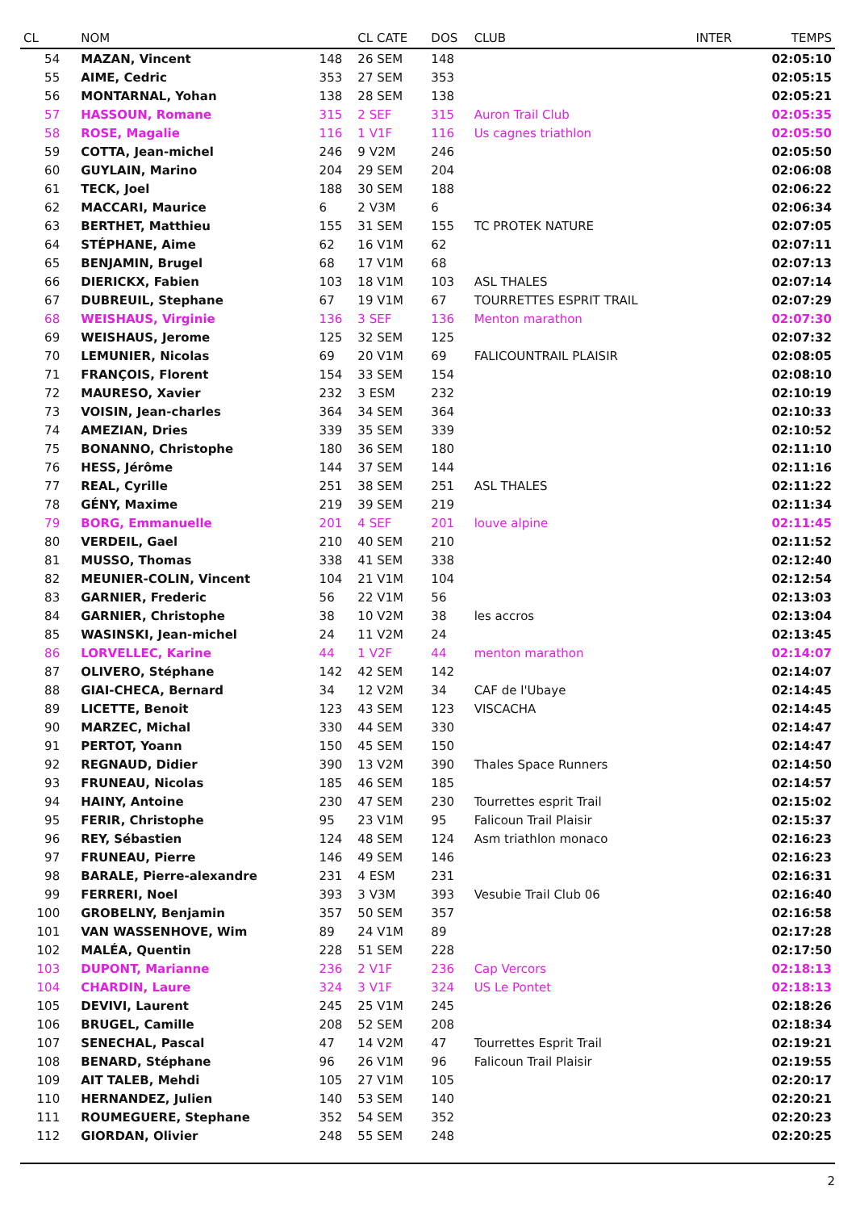| CL | NOM | | CL CATE | DOS | CLUB | INTER | TEMPS |
| --- | --- | --- | --- | --- | --- | --- | --- |
| 54 | MAZAN, Vincent | 148 | 26 SEM | 148 | | | 02:05:10 |
| 55 | AIME, Cedric | 353 | 27 SEM | 353 | | | 02:05:15 |
| 56 | MONTARNAL, Yohan | 138 | 28 SEM | 138 | | | 02:05:21 |
| 57 | HASSOUN, Romane | 315 | 2 SEF | 315 | Auron Trail Club | | 02:05:35 |
| 58 | ROSE, Magalie | 116 | 1 V1F | 116 | Us cagnes triathlon | | 02:05:50 |
| 59 | COTTA, Jean-michel | 246 | 9 V2M | 246 | | | 02:05:50 |
| 60 | GUYLAIN, Marino | 204 | 29 SEM | 204 | | | 02:06:08 |
| 61 | TECK, Joel | 188 | 30 SEM | 188 | | | 02:06:22 |
| 62 | MACCARI, Maurice | 6 | 2 V3M | 6 | | | 02:06:34 |
| 63 | BERTHET, Matthieu | 155 | 31 SEM | 155 | TC PROTEK NATURE | | 02:07:05 |
| 64 | STÉPHANE, Aime | 62 | 16 V1M | 62 | | | 02:07:11 |
| 65 | BENJAMIN, Brugel | 68 | 17 V1M | 68 | | | 02:07:13 |
| 66 | DIERICKX, Fabien | 103 | 18 V1M | 103 | ASL THALES | | 02:07:14 |
| 67 | DUBREUIL, Stephane | 67 | 19 V1M | 67 | TOURRETTES ESPRIT TRAIL | | 02:07:29 |
| 68 | WEISHAUS, Virginie | 136 | 3 SEF | 136 | Menton marathon | | 02:07:30 |
| 69 | WEISHAUS, Jerome | 125 | 32 SEM | 125 | | | 02:07:32 |
| 70 | LEMUNIER, Nicolas | 69 | 20 V1M | 69 | FALICOUNTRAIL PLAISIR | | 02:08:05 |
| 71 | FRANÇOIS, Florent | 154 | 33 SEM | 154 | | | 02:08:10 |
| 72 | MAURESO, Xavier | 232 | 3 ESM | 232 | | | 02:10:19 |
| 73 | VOISIN, Jean-charles | 364 | 34 SEM | 364 | | | 02:10:33 |
| 74 | AMEZIAN, Dries | 339 | 35 SEM | 339 | | | 02:10:52 |
| 75 | BONANNO, Christophe | 180 | 36 SEM | 180 | | | 02:11:10 |
| 76 | HESS, Jérôme | 144 | 37 SEM | 144 | | | 02:11:16 |
| 77 | REAL, Cyrille | 251 | 38 SEM | 251 | ASL THALES | | 02:11:22 |
| 78 | GÉNY, Maxime | 219 | 39 SEM | 219 | | | 02:11:34 |
| 79 | BORG, Emmanuelle | 201 | 4 SEF | 201 | louve alpine | | 02:11:45 |
| 80 | VERDEIL, Gael | 210 | 40 SEM | 210 | | | 02:11:52 |
| 81 | MUSSO, Thomas | 338 | 41 SEM | 338 | | | 02:12:40 |
| 82 | MEUNIER-COLIN, Vincent | 104 | 21 V1M | 104 | | | 02:12:54 |
| 83 | GARNIER, Frederic | 56 | 22 V1M | 56 | | | 02:13:03 |
| 84 | GARNIER, Christophe | 38 | 10 V2M | 38 | les accros | | 02:13:04 |
| 85 | WASINSKI, Jean-michel | 24 | 11 V2M | 24 | | | 02:13:45 |
| 86 | LORVELLEC, Karine | 44 | 1 V2F | 44 | menton marathon | | 02:14:07 |
| 87 | OLIVERO, Stéphane | 142 | 42 SEM | 142 | | | 02:14:07 |
| 88 | GIAI-CHECA, Bernard | 34 | 12 V2M | 34 | CAF de l'Ubaye | | 02:14:45 |
| 89 | LICETTE, Benoit | 123 | 43 SEM | 123 | VISCACHA | | 02:14:45 |
| 90 | MARZEC, Michal | 330 | 44 SEM | 330 | | | 02:14:47 |
| 91 | PERTOT, Yoann | 150 | 45 SEM | 150 | | | 02:14:47 |
| 92 | REGNAUD, Didier | 390 | 13 V2M | 390 | Thales Space Runners | | 02:14:50 |
| 93 | FRUNEAU, Nicolas | 185 | 46 SEM | 185 | | | 02:14:57 |
| 94 | HAINY, Antoine | 230 | 47 SEM | 230 | Tourrettes esprit Trail | | 02:15:02 |
| 95 | FERIR, Christophe | 95 | 23 V1M | 95 | Falicoun Trail Plaisir | | 02:15:37 |
| 96 | REY, Sébastien | 124 | 48 SEM | 124 | Asm triathlon monaco | | 02:16:23 |
| 97 | FRUNEAU, Pierre | 146 | 49 SEM | 146 | | | 02:16:23 |
| 98 | BARALE, Pierre-alexandre | 231 | 4 ESM | 231 | | | 02:16:31 |
| 99 | FERRERI, Noel | 393 | 3 V3M | 393 | Vesubie Trail Club 06 | | 02:16:40 |
| 100 | GROBELNY, Benjamin | 357 | 50 SEM | 357 | | | 02:16:58 |
| 101 | VAN WASSENHOVE, Wim | 89 | 24 V1M | 89 | | | 02:17:28 |
| 102 | MALÉA, Quentin | 228 | 51 SEM | 228 | | | 02:17:50 |
| 103 | DUPONT, Marianne | 236 | 2 V1F | 236 | Cap Vercors | | 02:18:13 |
| 104 | CHARDIN, Laure | 324 | 3 V1F | 324 | US Le Pontet | | 02:18:13 |
| 105 | DEVIVI, Laurent | 245 | 25 V1M | 245 | | | 02:18:26 |
| 106 | BRUGEL, Camille | 208 | 52 SEM | 208 | | | 02:18:34 |
| 107 | SENECHAL, Pascal | 47 | 14 V2M | 47 | Tourrettes Esprit Trail | | 02:19:21 |
| 108 | BENARD, Stéphane | 96 | 26 V1M | 96 | Falicoun Trail Plaisir | | 02:19:55 |
| 109 | AIT TALEB, Mehdi | 105 | 27 V1M | 105 | | | 02:20:17 |
| 110 | HERNANDEZ, Julien | 140 | 53 SEM | 140 | | | 02:20:21 |
| 111 | ROUMEGUERE, Stephane | 352 | 54 SEM | 352 | | | 02:20:23 |
| 112 | GIORDAN, Olivier | 248 | 55 SEM | 248 | | | 02:20:25 |
2